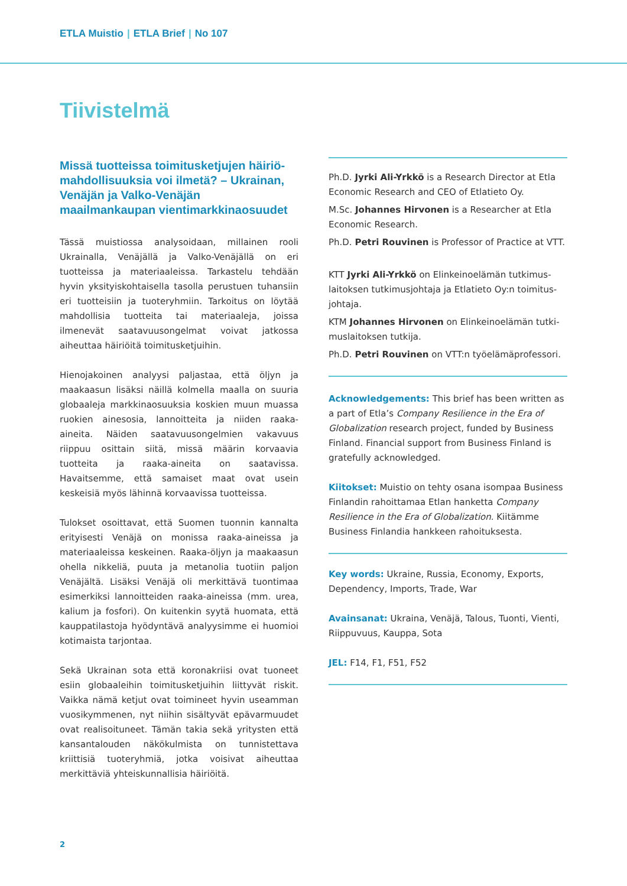ETLA Muistio | ETLA Brief | No 107
Tiivistelmä
Missä tuotteissa toimitusketjujen häiriö­mahdollisuuksia voi ilmetä? – Ukrainan, Venäjän ja Valko-Venäjän maailmankaupan vientimarkkinaosuudet
Tässä muistiossa analysoidaan, millainen rooli Ukrainalla, Venäjällä ja Valko-Venäjällä on eri tuotteissa ja materiaaleissa. Tarkastelu tehdään hyvin yksityiskohtaisella tasolla perustuen tuhansiin eri tuotteisiin ja tuoteryhmiin. Tarkoitus on löytää mahdollisia tuotteita tai materiaaleja, joissa ilmenevät saatavuusongelmat voivat jatkossa aiheuttaa häiriöitä toimitusketjuihin.
Hienojakoinen analyysi paljastaa, että öljyn ja maakaasun lisäksi näillä kolmella maalla on suuria globaaleja markkinaosuuksia koskien muun muassa ruokien ainesosia, lannoitteita ja niiden raaka-aineita. Näiden saatavuusongelmien vakavuus riippuu osittain siitä, missä määrin korvaavia tuotteita ja raaka-aineita on saatavissa. Havaitsemme, että samaiset maat ovat usein keskeisiä myös lähinnä korvaavissa tuotteissa.
Tulokset osoittavat, että Suomen tuonnin kannalta erityisesti Venäjä on monissa raaka-aineissa ja materiaaleissa keskeinen. Raaka-öljyn ja maakaasun ohella nikkeliä, puuta ja metanolia tuotiin paljon Venäjältä. Lisäksi Venäjä oli merkittävä tuontimaa esimerkiksi lannoitteiden raaka-aineissa (mm. urea, kalium ja fosfori). On kuitenkin syytä huomata, että kauppatilastoja hyödyntävä analyysimme ei huomioi kotimaista tarjontaa.
Sekä Ukrainan sota että koronakriisi ovat tuoneet esiin globaaleihin toimitusketjuihin liittyvät riskit. Vaikka nämä ketjut ovat toimineet hyvin useamman vuosikymmenen, nyt niihin sisältyvät epävarmuudet ovat realisoituneet. Tämän takia sekä yritysten että kansantalouden näkökulmista on tunnistettava kriittisiä tuoteryhmiä, jotka voisivat aiheuttaa merkittäviä yhteiskunnallisia häiriöitä.
Ph.D. Jyrki Ali-Yrkkö is a Research Director at Etla Economic Research and CEO of Etlatieto Oy.
M.Sc. Johannes Hirvonen is a Researcher at Etla Economic Research.
Ph.D. Petri Rouvinen is Professor of Practice at VTT.
KTT Jyrki Ali-Yrkkö on Elinkeinoelämän tutkimus­laitoksen tutkimusjohtaja ja Etlatieto Oy:n toimitus­johtaja.
KTM Johannes Hirvonen on Elinkeinoelämän tutki­muslaitoksen tutkija.
Ph.D. Petri Rouvinen on VTT:n työelämäprofessori.
Acknowledgements: This brief has been written as a part of Etla’s Company Resilience in the Era of Globalization research project, funded by Business Finland. Financial support from Business Finland is gratefully acknowledged.
Kiitokset: Muistio on tehty osana isompaa Business Finlandin rahoittamaa Etlan hanketta Company Resilience in the Era of Globalization. Kiitämme Business Finlandia hankkeen rahoituksesta.
Key words: Ukraine, Russia, Economy, Exports, Dependency, Imports, Trade, War
Avainsanat: Ukraina, Venäjä, Talous, Tuonti, Vienti, Riippuvuus, Kauppa, Sota
JEL: F14, F1, F51, F52
2